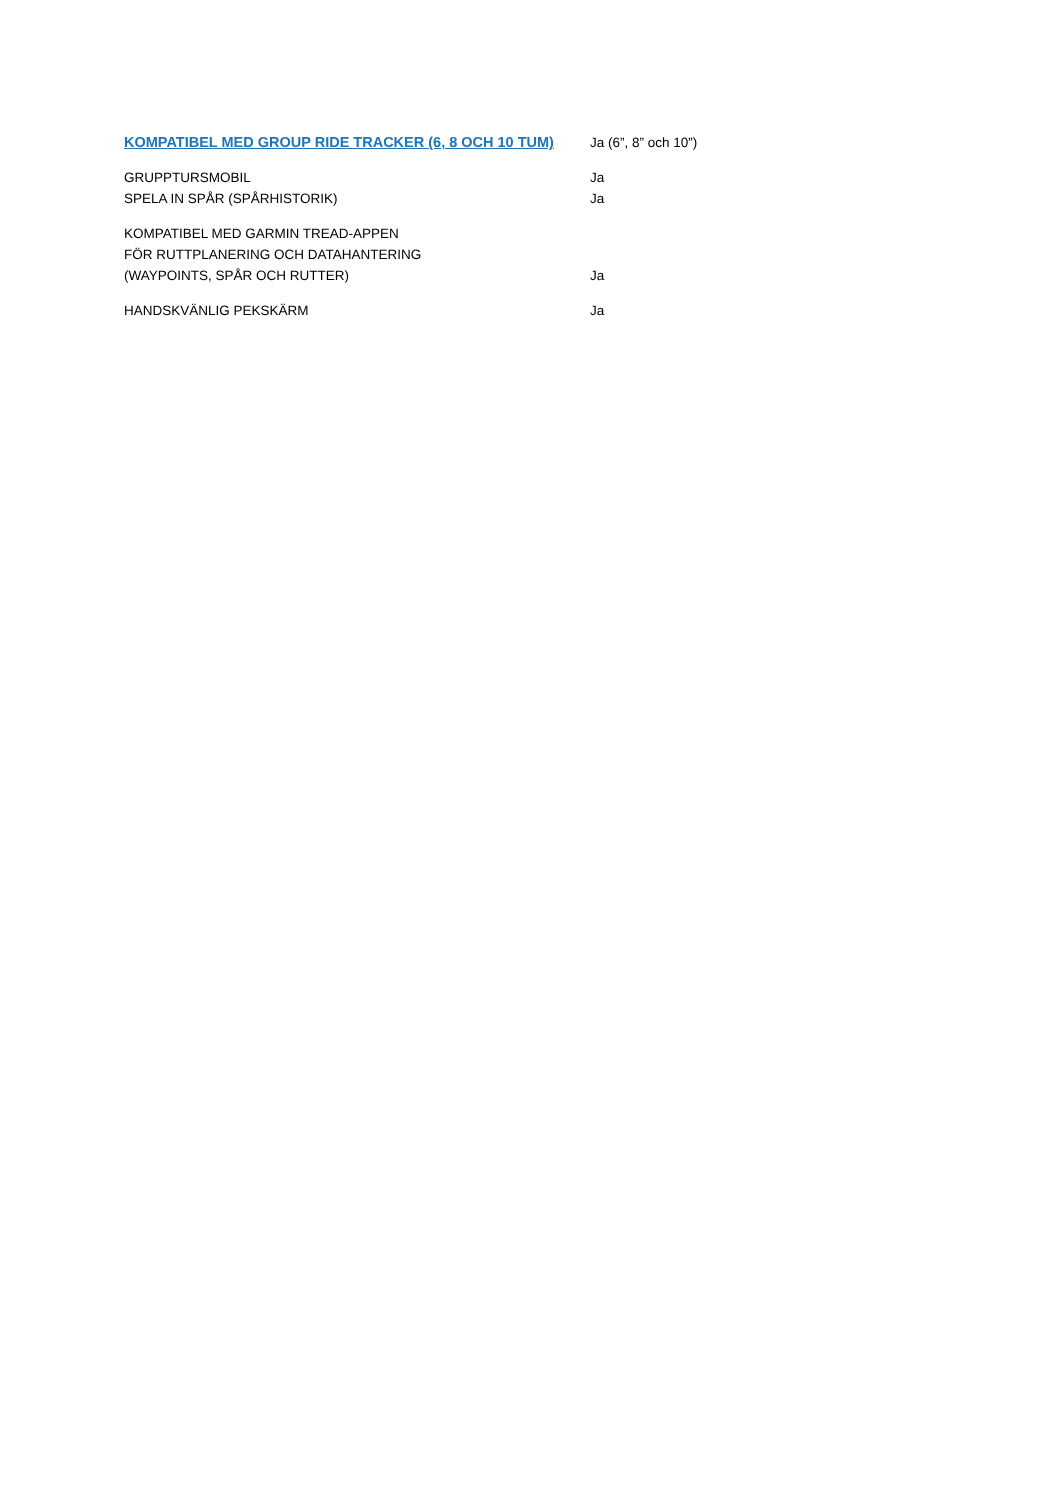| KOMPATIBEL MED GROUP RIDE TRACKER (6, 8 OCH 10 TUM) | Ja (6”, 8” och 10”) |
| GRUPPTURSMOBIL | Ja |
| SPELA IN SPÅR (SPÅRHISTORIK) | Ja |
| KOMPATIBEL MED GARMIN TREAD-APPEN FÖR RUTTPLANERING OCH DATAHANTERING (WAYPOINTS, SPÅR OCH RUTTER) | Ja |
| HANDSKVÄNLIG PEKSKÄRM | Ja |